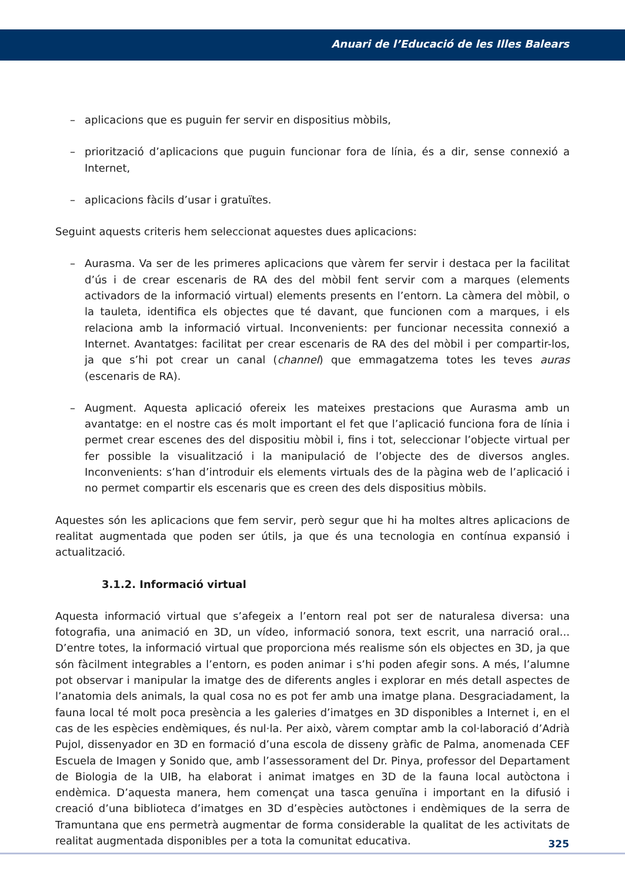Anuari de l’Educació de les Illes Balears
– aplicacions que es puguin fer servir en dispositius mòbils,
– priorització d’aplicacions que puguin funcionar fora de línia, és a dir, sense connexió a Internet,
– aplicacions fàcils d’usar i gratuïtes.
Seguint aquests criteris hem seleccionat aquestes dues aplicacions:
– Aurasma. Va ser de les primeres aplicacions que vàrem fer servir i destaca per la facilitat d’ús i de crear escenaris de RA des del mòbil fent servir com a marques (elements activadors de la informació virtual) elements presents en l’entorn. La càmera del mòbil, o la tauleta, identifica els objectes que té davant, que funcionen com a marques, i els relaciona amb la informació virtual. Inconvenients: per funcionar necessita connexió a Internet. Avantatges: facilitat per crear escenaris de RA des del mòbil i per compartir-los, ja que s’hi pot crear un canal (channel) que emmagatzema totes les teves auras (escenaris de RA).
– Augment. Aquesta aplicació ofereix les mateixes prestacions que Aurasma amb un avantatge: en el nostre cas és molt important el fet que l’aplicació funciona fora de línia i permet crear escenes des del dispositiu mòbil i, fins i tot, seleccionar l’objecte virtual per fer possible la visualització i la manipulació de l’objecte des de diversos angles. Inconvenients: s’han d’introduir els elements virtuals des de la pàgina web de l’aplicació i no permet compartir els escenaris que es creen des dels dispositius mòbils.
Aquestes són les aplicacions que fem servir, però segur que hi ha moltes altres aplicacions de realitat augmentada que poden ser útils, ja que és una tecnologia en contínua expansió i actualització.
3.1.2. Informació virtual
Aquesta informació virtual que s’afegeix a l’entorn real pot ser de naturalesa diversa: una fotografia, una animació en 3D, un vídeo, informació sonora, text escrit, una narració oral... D’entre totes, la informació virtual que proporciona més realisme són els objectes en 3D, ja que són fàcilment integrables a l’entorn, es poden animar i s’hi poden afegir sons. A més, l’alumne pot observar i manipular la imatge des de diferents angles i explorar en més detall aspectes de l’anatomia dels animals, la qual cosa no es pot fer amb una imatge plana. Desgraciadament, la fauna local té molt poca presència a les galeries d’imatges en 3D disponibles a Internet i, en el cas de les espècies endèmiques, és nul·la. Per això, vàrem comptar amb la col·laboració d’Adrià Pujol, dissenyador en 3D en formació d’una escola de disseny gràfic de Palma, anomenada CEF Escuela de Imagen y Sonido que, amb l’assessorament del Dr. Pinya, professor del Departament de Biologia de la UIB, ha elaborat i animat imatges en 3D de la fauna local autòctona i endèmica. D’aquesta manera, hem començat una tasca genuïna i important en la difusió i creació d’una biblioteca d’imatges en 3D d’espècies autòctones i endèmiques de la serra de Tramuntana que ens permetrà augmentar de forma considerable la qualitat de les activitats de realitat augmentada disponibles per a tota la comunitat educativa.
325